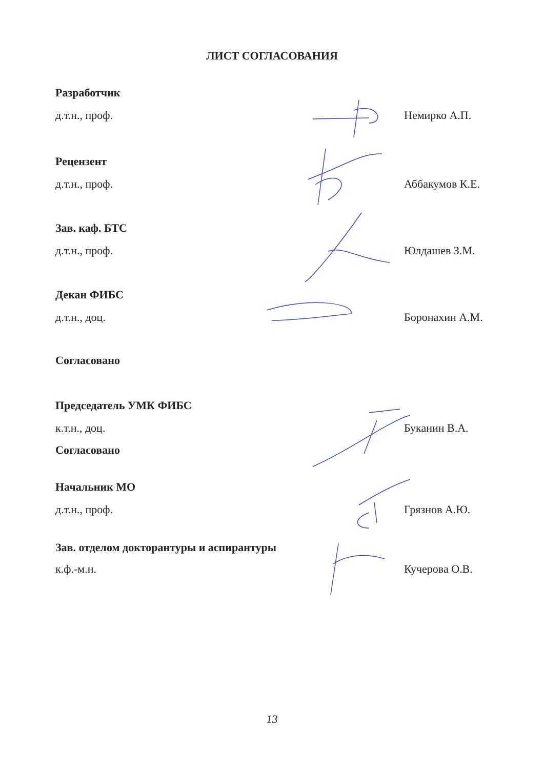ЛИСТ СОГЛАСОВАНИЯ
Разработчик
д.т.н., проф. Немирко А.П.
Рецензент
д.т.н., проф. Аббакумов К.Е.
Зав. каф. БТС
д.т.н., проф. Юлдашев З.М.
Декан ФИБС
д.т.н., доц. Боронахин А.М.
Согласовано
Председатель УМК ФИБС
к.т.н., доц. Буканин В.А.
Согласовано
Начальник МО
д.т.н., проф. Грязнов А.Ю.
Зав. отделом докторантуры и аспирантуры
к.ф.-м.н. Кучерова О.В.
13